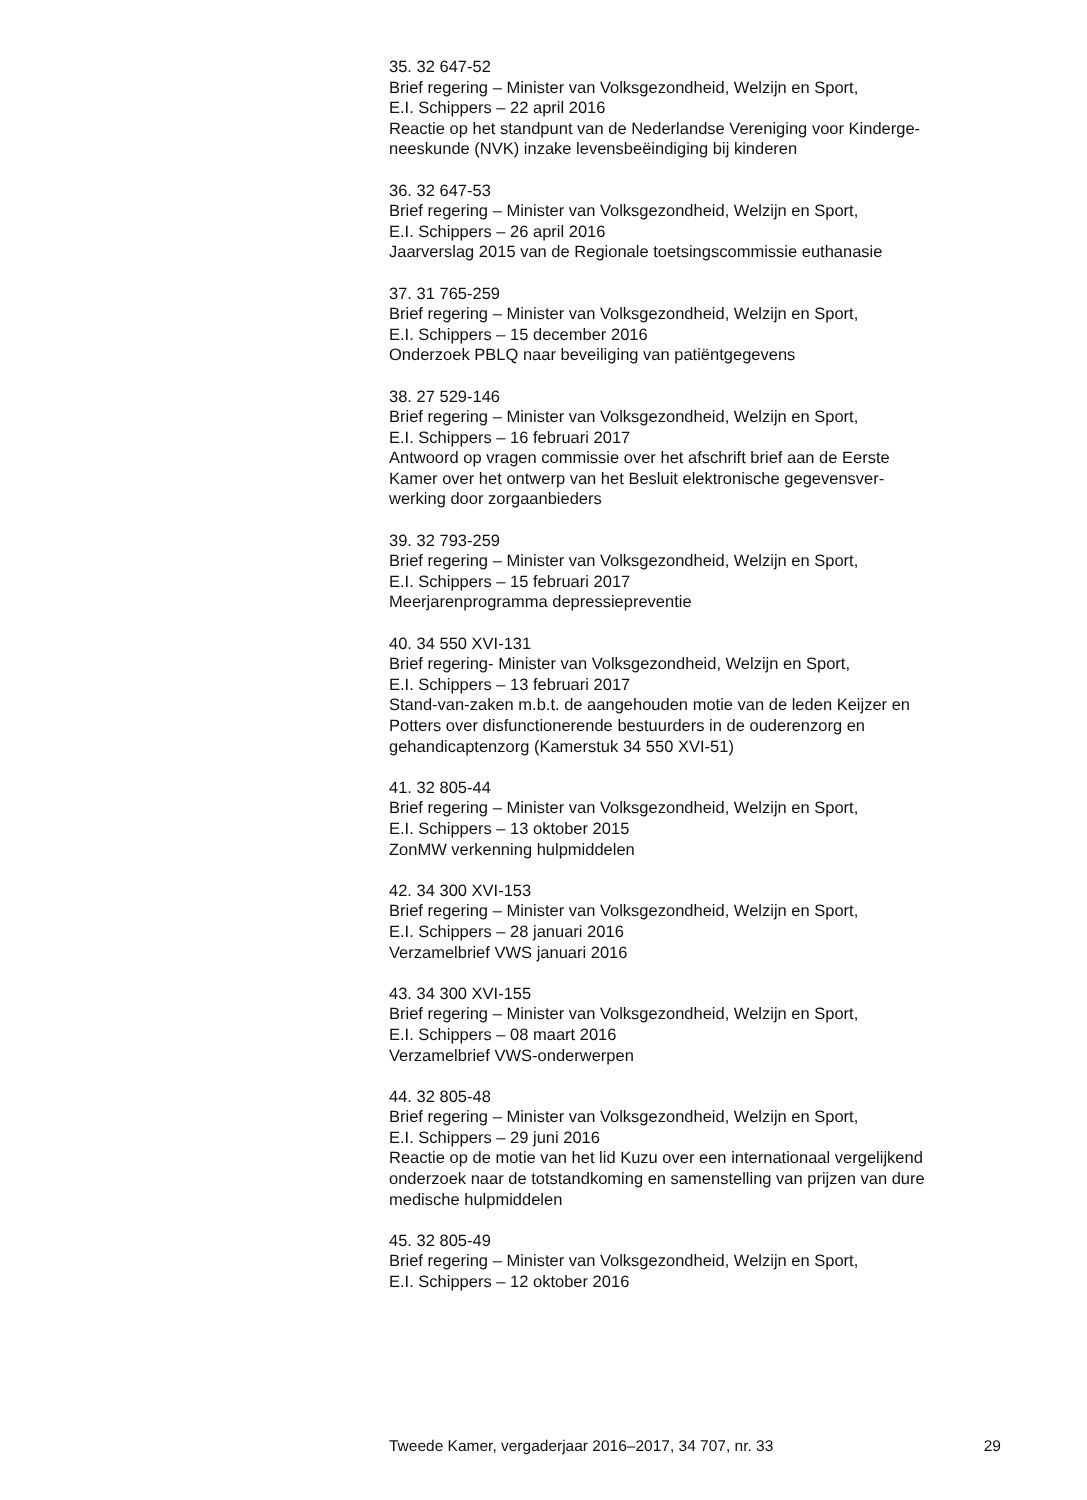35. 32 647-52
Brief regering – Minister van Volksgezondheid, Welzijn en Sport,
E.I. Schippers – 22 april 2016
Reactie op het standpunt van de Nederlandse Vereniging voor Kinderge-
neeskunde (NVK) inzake levensbeëindiging bij kinderen
36. 32 647-53
Brief regering – Minister van Volksgezondheid, Welzijn en Sport,
E.I. Schippers – 26 april 2016
Jaarverslag 2015 van de Regionale toetsingscommissie euthanasie
37. 31 765-259
Brief regering – Minister van Volksgezondheid, Welzijn en Sport,
E.I. Schippers – 15 december 2016
Onderzoek PBLQ naar beveiliging van patiëntgegevens
38. 27 529-146
Brief regering – Minister van Volksgezondheid, Welzijn en Sport,
E.I. Schippers – 16 februari 2017
Antwoord op vragen commissie over het afschrift brief aan de Eerste
Kamer over het ontwerp van het Besluit elektronische gegevensver-
werking door zorgaanbieders
39. 32 793-259
Brief regering – Minister van Volksgezondheid, Welzijn en Sport,
E.I. Schippers – 15 februari 2017
Meerjarenprogramma depressiepreventie
40. 34 550 XVI-131
Brief regering- Minister van Volksgezondheid, Welzijn en Sport,
E.I. Schippers – 13 februari 2017
Stand-van-zaken m.b.t. de aangehouden motie van de leden Keijzer en
Potters over disfunctionerende bestuurders in de ouderenzorg en
gehandicaptenzorg (Kamerstuk 34 550 XVI-51)
41. 32 805-44
Brief regering – Minister van Volksgezondheid, Welzijn en Sport,
E.I. Schippers – 13 oktober 2015
ZonMW verkenning hulpmiddelen
42. 34 300 XVI-153
Brief regering – Minister van Volksgezondheid, Welzijn en Sport,
E.I. Schippers – 28 januari 2016
Verzamelbrief VWS januari 2016
43. 34 300 XVI-155
Brief regering – Minister van Volksgezondheid, Welzijn en Sport,
E.I. Schippers – 08 maart 2016
Verzamelbrief VWS-onderwerpen
44. 32 805-48
Brief regering – Minister van Volksgezondheid, Welzijn en Sport,
E.I. Schippers – 29 juni 2016
Reactie op de motie van het lid Kuzu over een internationaal vergelijkend
onderzoek naar de totstandkoming en samenstelling van prijzen van dure
medische hulpmiddelen
45. 32 805-49
Brief regering – Minister van Volksgezondheid, Welzijn en Sport,
E.I. Schippers – 12 oktober 2016
Tweede Kamer, vergaderjaar 2016–2017, 34 707, nr. 33 29